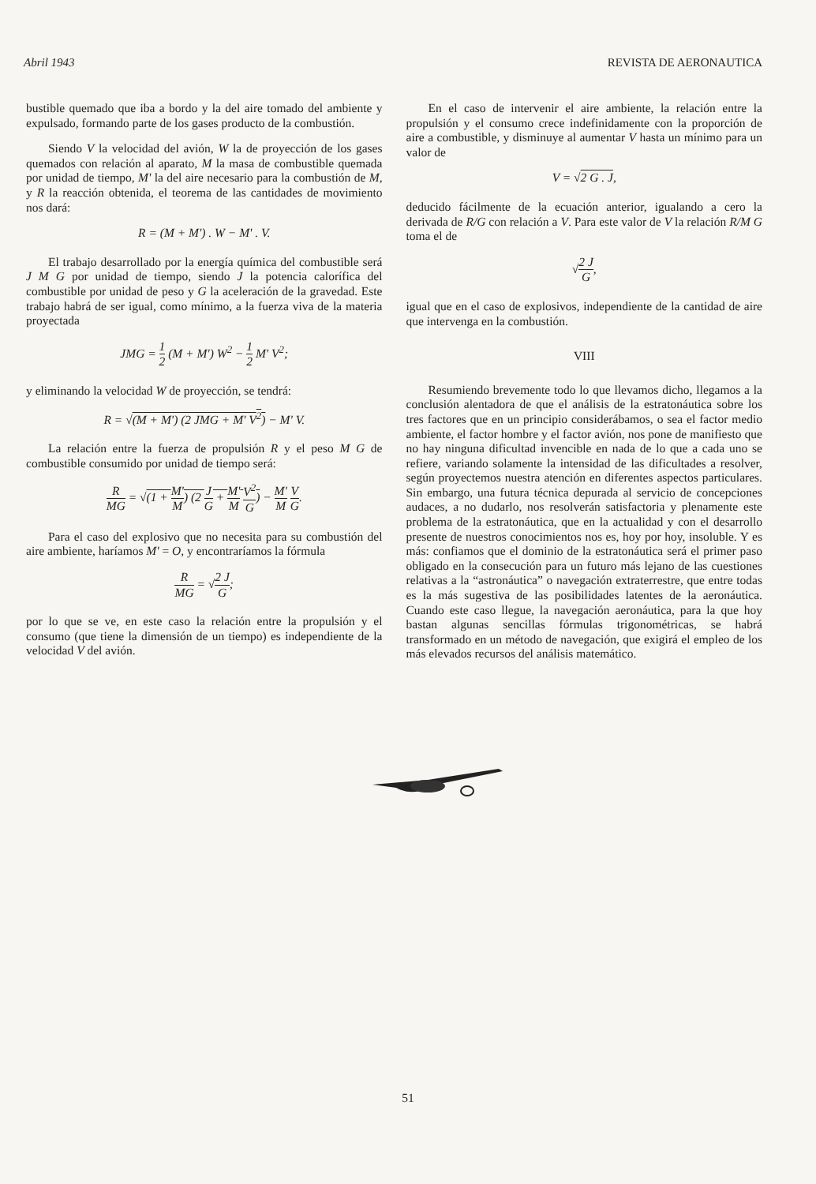Abril 1943 REVISTA DE AERONAUTICA
bustible quemado que iba a bordo y la del aire tomado del ambiente y expulsado, formando parte de los gases producto de la combustión.
Siendo V la velocidad del avión, W la de proyección de los gases quemados con relación al aparato, M la masa de combustible quemada por unidad de tiempo, M' la del aire necesario para la combustión de M, y R la reacción obtenida, el teorema de las cantidades de movimiento nos dará:
R = (M + M') . W − M' . V.
El trabajo desarrollado por la energía química del combustible será J M G por unidad de tiempo, siendo J la potencia calorífica del combustible por unidad de peso y G la aceleración de la gravedad. Este trabajo habrá de ser igual, como mínimo, a la fuerza viva de la materia proyectada
JMG = 1 2 (M + M') W<sup>2</sup> − 1 2 M' V<sup>2</sup>;
y eliminando la velocidad W de proyección, se tendrá:
R = √(M + M') (2 JMG + M' V<sup>2</sup>) − M' V.
La relación entre la fuerza de propulsión R y el peso M G de combustible consumido por unidad de tiempo será:
R MG = √(1 + M' M) (2 J G + M' M V<sup>2</sup> G) − M' M V G.
Para el caso del explosivo que no necesita para su combustión del aire ambiente, haríamos M' = O, y encontraríamos la fórmula
R MG = √2 J G;
por lo que se ve, en este caso la relación entre la propulsión y el consumo (que tiene la dimensión de un tiempo) es independiente de la velocidad V del avión.
En el caso de intervenir el aire ambiente, la relación entre la propulsión y el consumo crece indefinidamente con la proporción de aire a combustible, y disminuye al aumentar V hasta un mínimo para un valor de
V = √2 G . J,
deducido fácilmente de la ecuación anterior, igualando a cero la derivada de R/G con relación a V. Para este valor de V la relación R/M G toma el de
√2 J G,
igual que en el caso de explosivos, independiente de la cantidad de aire que intervenga en la combustión.
VIII
Resumiendo brevemente todo lo que llevamos dicho, llegamos a la conclusión alentadora de que el análisis de la estratonáutica sobre los tres factores que en un principio considerábamos, o sea el factor medio ambiente, el factor hombre y el factor avión, nos pone de manifiesto que no hay ninguna dificultad invencible en nada de lo que a cada uno se refiere, variando solamente la intensidad de las dificultades a resolver, según proyectemos nuestra atención en diferentes aspectos particulares. Sin embargo, una futura técnica depurada al servicio de concepciones audaces, a no dudarlo, nos resolverán satisfactoria y plenamente este problema de la estratonáutica, que en la actualidad y con el desarrollo presente de nuestros conocimientos nos es, hoy por hoy, insoluble. Y es más: confiamos que el dominio de la estratonáutica será el primer paso obligado en la consecución para un futuro más lejano de las cuestiones relativas a la “astronáutica” o navegación extraterrestre, que entre todas es la más sugestiva de las posibilidades latentes de la aeronáutica. Cuando este caso llegue, la navegación aeronáutica, para la que hoy bastan algunas sencillas fórmulas trigonométricas, se habrá transformado en un método de navegación, que exigirá el empleo de los más elevados recursos del análisis matemático.
51